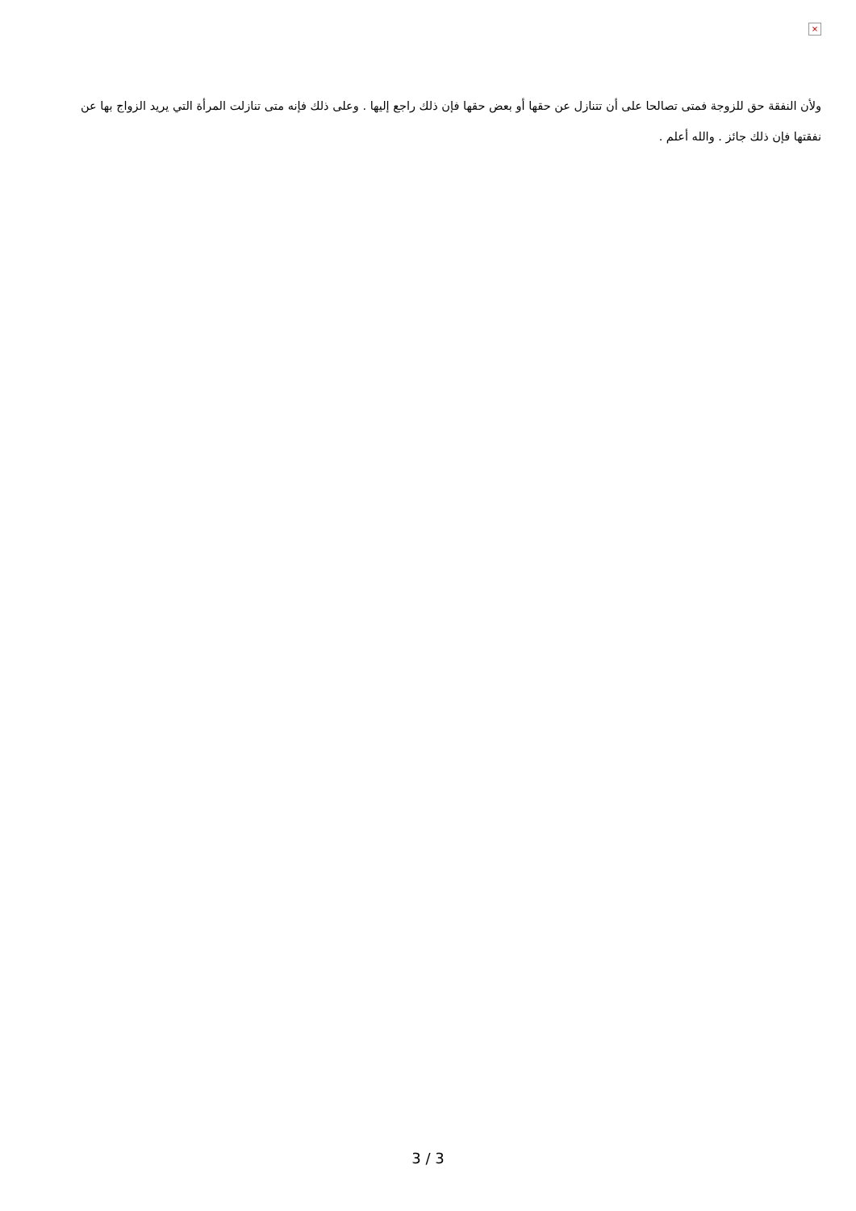×
ولأن النفقة حق للزوجة فمتى تصالحا على أن تتنازل عن حقها أو بعض حقها فإن ذلك راجع إليها . وعلى ذلك فإنه متى تنازلت المرأة التي يريد الزواج بها عن نفقتها فإن ذلك جائز . والله أعلم .
3 / 3